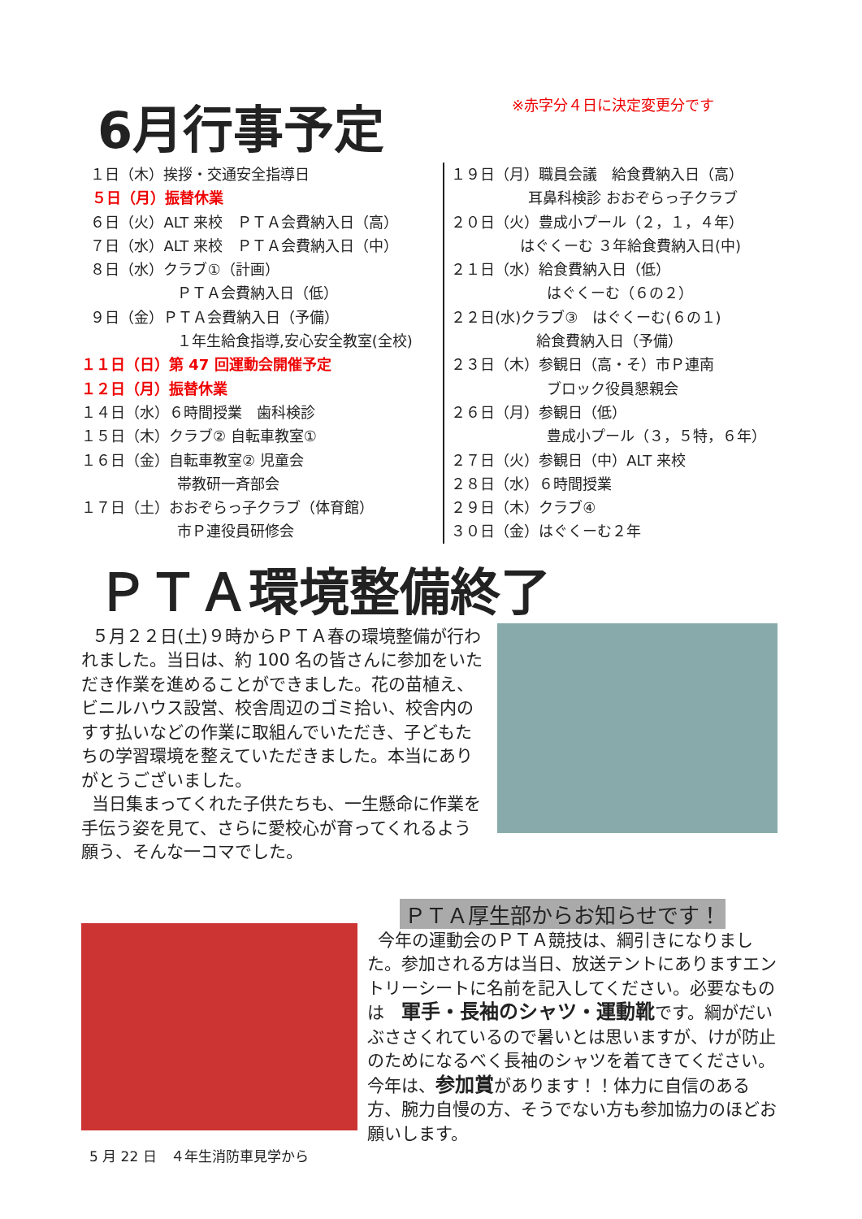6月行事予定
※赤字分４日に決定変更分です
１日（木）挨拶・交通安全指導日
５日（月）振替休業
６日（火）ALT 来校　ＰＴＡ会費納入日（高）
７日（水）ALT 来校　ＰＴＡ会費納入日（中）
８日（水）クラブ①（計画）
ＰＴＡ会費納入日（低）
９日（金）ＰＴＡ会費納入日（予備）
１年生給食指導,安心安全教室(全校)
１１日（日）第 47 回運動会開催予定
１２日（月）振替休業
１４日（水）６時間授業　歯科検診
１５日（木）クラブ② 自転車教室①
１６日（金）自転車教室② 児童会
帯教研一斉部会
１７日（土）おおぞらっ子クラブ（体育館）
市Ｐ連役員研修会
１９日（月）職員会議　給食費納入日（高）
耳鼻科検診 おおぞらっ子クラブ
２０日（火）豊成小プール（２，１，４年）
はぐくーむ ３年給食費納入日(中)
２１日（水）給食費納入日（低）
はぐくーむ（６の２）
２２日(水)クラブ③　はぐくーむ(６の１)
給食費納入日（予備）
２３日（木）参観日（高・そ）市Ｐ連南
ブロック役員懇親会
２６日（月）参観日（低）
豊成小プール（３，５特，６年）
２７日（火）参観日（中）ALT 来校
２８日（水）６時間授業
２９日（木）クラブ④
３０日（金）はぐくーむ２年
ＰＴＡ環境整備終了
５月２２日(土)９時からＰＴＡ春の環境整備が行われました。当日は、約 100 名の皆さんに参加をいただき作業を進めることができました。花の苗植え、ビニルハウス設営、校舎周辺のゴミ拾い、校舎内のすす払いなどの作業に取組んでいただき、子どもたちの学習環境を整えていただきました。本当にありがとうございました。
当日集まってくれた子供たちも、一生懸命に作業を手伝う姿を見て、さらに愛校心が育ってくれるよう願う、そんな一コマでした。
5 月 22 日　４年生消防車見学から
ＰＴＡ厚生部からお知らせです！
今年の運動会のＰＴＡ競技は、綱引きになりました。参加される方は当日、放送テントにありますエントリーシートに名前を記入してください。必要なものは　軍手・長袖のシャツ・運動靴です。綱がだいぶささくれているので暑いとは思いますが、けが防止のためになるべく長袖のシャツを着てきてください。今年は、参加賞があります！！体力に自信のある方、腕力自慢の方、そうでない方も参加協力のほどお願いします。